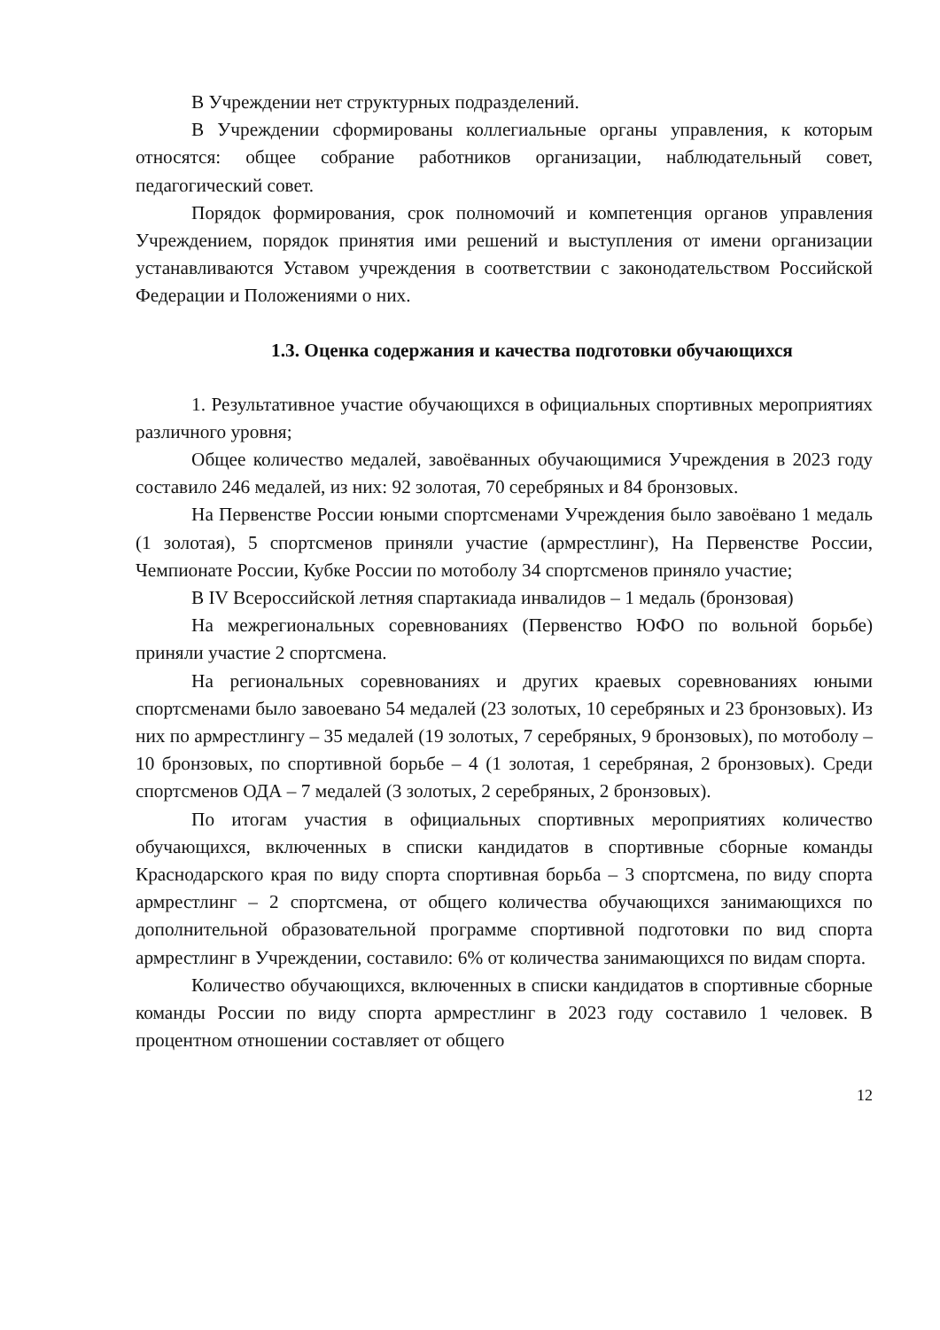В Учреждении нет структурных подразделений.
В Учреждении сформированы коллегиальные органы управления, к которым относятся: общее собрание работников организации, наблюдательный совет, педагогический совет.
Порядок формирования, срок полномочий и компетенция органов управления Учреждением, порядок принятия ими решений и выступления от имени организации устанавливаются Уставом учреждения в соответствии с законодательством Российской Федерации и Положениями о них.
1.3. Оценка содержания и качества подготовки обучающихся
1. Результативное участие обучающихся в официальных спортивных мероприятиях различного уровня;
Общее количество медалей, завоёванных обучающимися Учреждения в 2023 году составило 246 медалей, из них: 92 золотая, 70 серебряных и 84 бронзовых.
На Первенстве России юными спортсменами Учреждения было завоёвано 1 медаль (1 золотая), 5 спортсменов приняли участие (армрестлинг), На Первенстве России, Чемпионате России, Кубке России по мотоболу 34 спортсменов приняло участие;
В IV Всероссийской летняя спартакиада инвалидов – 1 медаль (бронзовая)
На межрегиональных соревнованиях (Первенство ЮФО по вольной борьбе) приняли участие 2 спортсмена.
На региональных соревнованиях и других краевых соревнованиях юными спортсменами было завоевано 54 медалей (23 золотых, 10 серебряных и 23 бронзовых). Из них по армрестлингу – 35 медалей (19 золотых, 7 серебряных, 9 бронзовых), по мотоболу – 10 бронзовых, по спортивной борьбе – 4 (1 золотая, 1 серебряная, 2 бронзовых). Среди спортсменов ОДА – 7 медалей (3 золотых, 2 серебряных, 2 бронзовых).
По итогам участия в официальных спортивных мероприятиях количество обучающихся, включенных в списки кандидатов в спортивные сборные команды Краснодарского края по виду спорта спортивная борьба – 3 спортсмена, по виду спорта армрестлинг – 2 спортсмена, от общего количества обучающихся занимающихся по дополнительной образовательной программе спортивной подготовки по вид спорта армрестлинг в Учреждении, составило: 6% от количества занимающихся по видам спорта.
Количество обучающихся, включенных в списки кандидатов в спортивные сборные команды России по виду спорта армрестлинг в 2023 году составило 1 человек. В процентном отношении составляет от общего
12